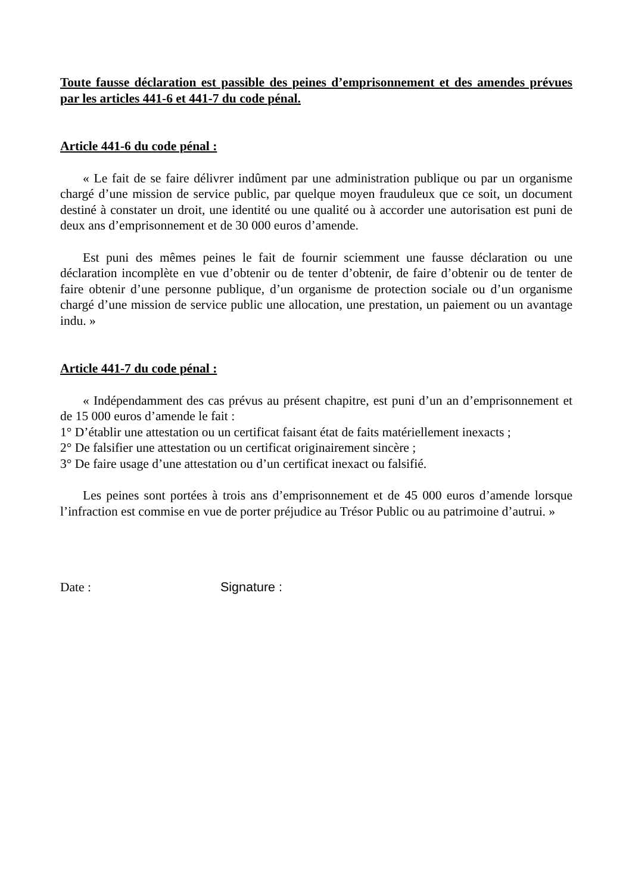Toute fausse déclaration est passible des peines d’emprisonnement et des amendes prévues par les articles 441-6 et 441-7 du code pénal.
Article 441-6 du code pénal :
« Le fait de se faire délivrer indûment par une administration publique ou par un organisme chargé d’une mission de service public, par quelque moyen frauduleux que ce soit, un document destiné à constater un droit, une identité ou une qualité ou à accorder une autorisation est puni de deux ans d’emprisonnement et de 30 000 euros d’amende.
Est puni des mêmes peines le fait de fournir sciemment une fausse déclaration ou une déclaration incomplète en vue d’obtenir ou de tenter d’obtenir, de faire d’obtenir ou de tenter de faire obtenir d’une personne publique, d’un organisme de protection sociale ou d’un organisme chargé d’une mission de service public une allocation, une prestation, un paiement ou un avantage indu. »
Article 441-7 du code pénal :
« Indépendamment des cas prévus au présent chapitre, est puni d’un an d’emprisonnement et de 15 000 euros d’amende le fait :
1° D’établir une attestation ou un certificat faisant état de faits matériellement inexacts ;
2° De falsifier une attestation ou un certificat originairement sincère ;
3° De faire usage d’une attestation ou d’un certificat inexact ou falsifié.
Les peines sont portées à trois ans d’emprisonnement et de 45 000 euros d’amende lorsque l’infraction est commise en vue de porter préjudice au Trésor Public ou au patrimoine d’autrui. »
Date : Signature :